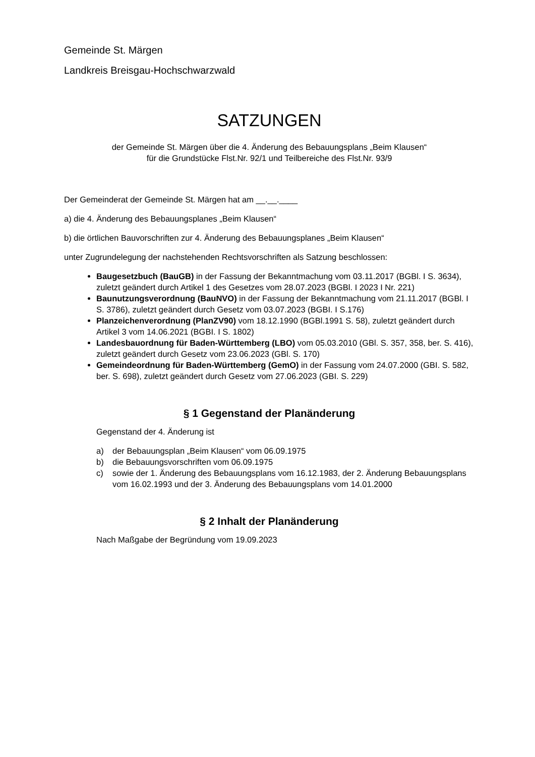Gemeinde St. Märgen
Landkreis Breisgau-Hochschwarzwald
SATZUNGEN
der Gemeinde St. Märgen über die 4. Änderung des Bebauungsplans „Beim Klausen“
für die Grundstücke Flst.Nr. 92/1 und Teilbereiche des Flst.Nr. 93/9
Der Gemeinderat der Gemeinde St. Märgen hat am __.__.____
a) die 4. Änderung des Bebauungsplanes „Beim Klausen“
b) die örtlichen Bauvorschriften zur 4. Änderung des Bebauungsplanes „Beim Klausen“
unter Zugrundelegung der nachstehenden Rechtsvorschriften als Satzung beschlossen:
Baugesetzbuch (BauGB) in der Fassung der Bekanntmachung vom 03.11.2017 (BGBl. I S. 3634), zuletzt geändert durch Artikel 1 des Gesetzes vom 28.07.2023 (BGBl. I 2023 I Nr. 221)
Baunutzungsverordnung (BauNVO) in der Fassung der Bekanntmachung vom 21.11.2017 (BGBl. I S. 3786), zuletzt geändert durch Gesetz vom 03.07.2023 (BGBI. I S.176)
Planzeichenverordnung (PlanZV90) vom 18.12.1990 (BGBl.1991 S. 58), zuletzt geändert durch Artikel 3 vom 14.06.2021 (BGBI. I S. 1802)
Landesbauordnung für Baden-Württemberg (LBO) vom 05.03.2010 (GBl. S. 357, 358, ber. S. 416), zuletzt geändert durch Gesetz vom 23.06.2023 (GBl. S. 170)
Gemeindeordnung für Baden-Württemberg (GemO) in der Fassung vom 24.07.2000 (GBI. S. 582, ber. S. 698), zuletzt geändert durch Gesetz vom 27.06.2023 (GBI. S. 229)
§ 1 Gegenstand der Planänderung
Gegenstand der 4. Änderung ist
a) der Bebauungsplan „Beim Klausen“ vom 06.09.1975
b) die Bebauungsvorschriften vom 06.09.1975
c) sowie der 1. Änderung des Bebauungsplans vom 16.12.1983, der 2. Änderung Bebauungsplans vom 16.02.1993 und der 3. Änderung des Bebauungsplans vom 14.01.2000
§ 2 Inhalt der Planänderung
Nach Maßgabe der Begründung vom 19.09.2023